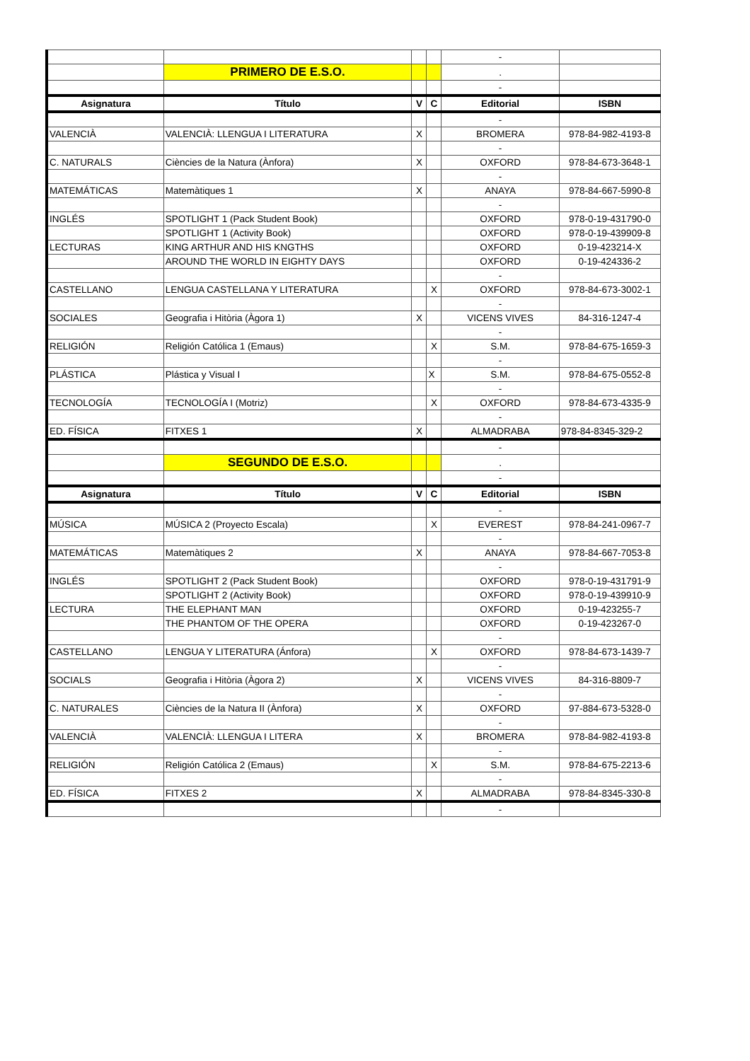| | | | | - | |
| | PRIMERO DE E.S.O. | | | . | |
| | | | | - | |
| Asignatura | Título | V | C | Editorial | ISBN |
| | | | | - | |
| VALENCIÀ | VALENCIÀ: LLENGUA I LITERATURA | X | | BROMERA | 978-84-982-4193-8 |
| | | | | - | |
| C. NATURALS | Ciències de la Natura (Ànfora) | X | | OXFORD | 978-84-673-3648-1 |
| | | | | - | |
| MATEMÁTICAS | Matemàtiques 1 | X | | ANAYA | 978-84-667-5990-8 |
| | | | | - | |
| INGLÉS | SPOTLIGHT 1 (Pack Student Book) | | | OXFORD | 978-0-19-431790-0 |
| | SPOTLIGHT 1 (Activity Book) | | | OXFORD | 978-0-19-439909-8 |
| LECTURAS | KING ARTHUR AND HIS KNGTHS | | | OXFORD | 0-19-423214-X |
| | AROUND THE WORLD IN EIGHTY DAYS | | | OXFORD | 0-19-424336-2 |
| | | | | - | |
| CASTELLANO | LENGUA CASTELLANA Y LITERATURA | | X | OXFORD | 978-84-673-3002-1 |
| | | | | - | |
| SOCIALES | Geografia i Hitòria (Àgora 1) | X | | VICENS VIVES | 84-316-1247-4 |
| | | | | - | |
| RELIGIÓN | Religión Católica 1 (Emaus) | | X | S.M. | 978-84-675-1659-3 |
| | | | | - | |
| PLÁSTICA | Plástica y Visual I | | X | S.M. | 978-84-675-0552-8 |
| | | | | - | |
| TECNOLOGÍA | TECNOLOGÍA I (Motriz) | | X | OXFORD | 978-84-673-4335-9 |
| | | | | - | |
| ED. FÍSICA | FITXES 1 | X | | ALMADRABA | 978-84-8345-329-2 |
| | | | | - | |
| | SEGUNDO DE E.S.O. | | | . | |
| | | | | - | |
| Asignatura | Título | V | C | Editorial | ISBN |
| | | | | - | |
| MÚSICA | MÚSICA 2 (Proyecto Escala) | | X | EVEREST | 978-84-241-0967-7 |
| | | | | - | |
| MATEMÁTICAS | Matemàtiques 2 | X | | ANAYA | 978-84-667-7053-8 |
| | | | | - | |
| INGLÉS | SPOTLIGHT 2 (Pack Student Book) | | | OXFORD | 978-0-19-431791-9 |
| | SPOTLIGHT 2 (Activity Book) | | | OXFORD | 978-0-19-439910-9 |
| LECTURA | THE ELEPHANT MAN | | | OXFORD | 0-19-423255-7 |
| | THE PHANTOM OF THE OPERA | | | OXFORD | 0-19-423267-0 |
| | | | | - | |
| CASTELLANO | LENGUA Y LITERATURA (Ánfora) | | X | OXFORD | 978-84-673-1439-7 |
| | | | | - | |
| SOCIALS | Geografia i Hitòria (Àgora 2) | X | | VICENS VIVES | 84-316-8809-7 |
| | | | | - | |
| C. NATURALES | Ciències de la Natura II (Ànfora) | X | | OXFORD | 97-884-673-5328-0 |
| | | | | - | |
| VALENCIÀ | VALENCIÀ: LLENGUA I LITERA | X | | BROMERA | 978-84-982-4193-8 |
| | | | | - | |
| RELIGIÓN | Religión Católica 2 (Emaus) | | X | S.M. | 978-84-675-2213-6 |
| | | | | - | |
| ED. FÍSICA | FITXES 2 | X | | ALMADRABA | 978-84-8345-330-8 |
| | | | | - | |